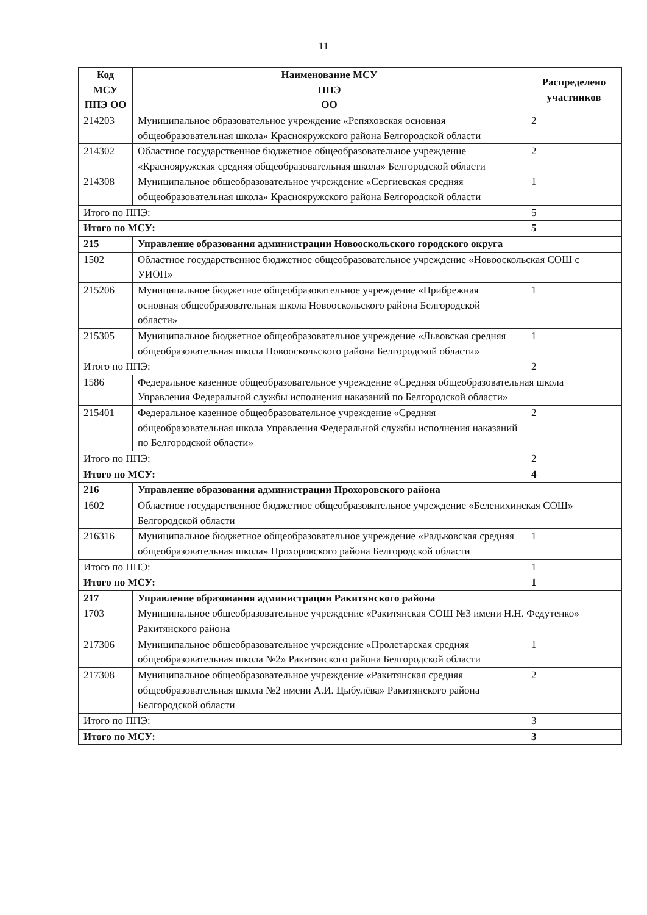11
| Код МСУ ППЭ ОО | Наименование МСУ ППЭ ОО | Распределено участников |
| --- | --- | --- |
| 214203 | Муниципальное образовательное учреждение «Репяховская основная общеобразовательная школа» Краснояружского района Белгородской области | 2 |
| 214302 | Областное государственное бюджетное общеобразовательное учреждение «Краснояружская средняя общеобразовательная школа» Белгородской области | 2 |
| 214308 | Муниципальное общеобразовательное учреждение «Сергиевская средняя общеобразовательная школа» Краснояружского района Белгородской области | 1 |
| Итого по ППЭ: | | 5 |
| Итого по МСУ: | | 5 |
| 215 | Управление образования администрации Новооскольского городского округа | |
| 1502 | Областное государственное бюджетное общеобразовательное учреждение «Новооскольская СОШ с УИОП» | |
| 215206 | Муниципальное бюджетное общеобразовательное учреждение «Прибрежная основная общеобразовательная школа Новооскольского района Белгородской области» | 1 |
| 215305 | Муниципальное бюджетное общеобразовательное учреждение «Львовская средняя общеобразовательная школа Новооскольского района Белгородской области» | 1 |
| Итого по ППЭ: | | 2 |
| 1586 | Федеральное казенное общеобразовательное учреждение «Средняя общеобразовательная школа Управления Федеральной службы исполнения наказаний по Белгородской области» | |
| 215401 | Федеральное казенное общеобразовательное учреждение «Средняя общеобразовательная школа Управления Федеральной службы исполнения наказаний по Белгородской области» | 2 |
| Итого по ППЭ: | | 2 |
| Итого по МСУ: | | 4 |
| 216 | Управление образования администрации Прохоровского района | |
| 1602 | Областное государственное бюджетное общеобразовательное учреждение «Беленихинская СОШ» Белгородской области | |
| 216316 | Муниципальное бюджетное общеобразовательное учреждение «Радьковская средняя общеобразовательная школа» Прохоровского района Белгородской области | 1 |
| Итого по ППЭ: | | 1 |
| Итого по МСУ: | | 1 |
| 217 | Управление образования администрации Ракитянского района | |
| 1703 | Муниципальное общеобразовательное учреждение «Ракитянская СОШ №3 имени Н.Н. Федутенко» Ракитянского района | |
| 217306 | Муниципальное общеобразовательное учреждение «Пролетарская средняя общеобразовательная школа №2» Ракитянского района Белгородской области | 1 |
| 217308 | Муниципальное общеобразовательное учреждение «Ракитянская средняя общеобразовательная школа №2 имени А.И. Цыбулёва» Ракитянского района Белгородской области | 2 |
| Итого по ППЭ: | | 3 |
| Итого по МСУ: | | 3 |